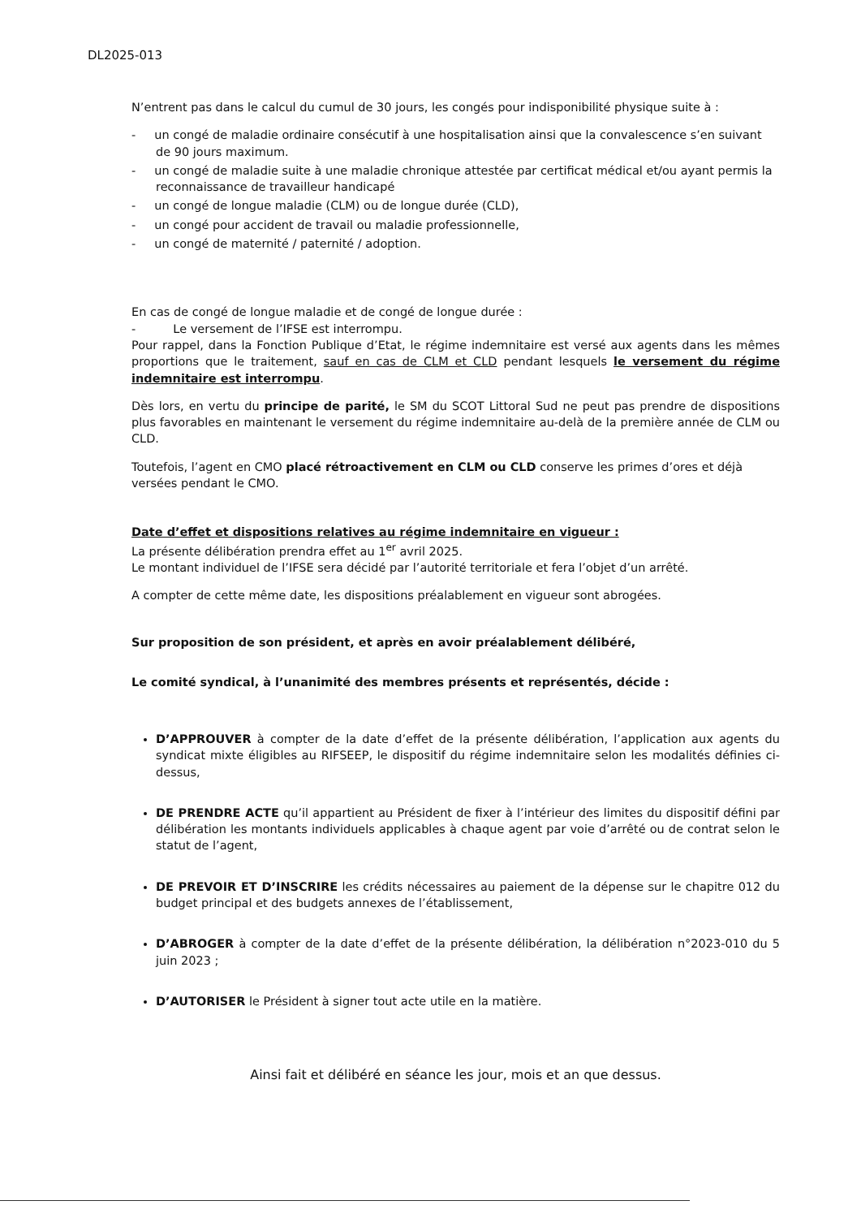DL2025-013
N’entrent pas dans le calcul du cumul de 30 jours, les congés pour indisponibilité physique suite à :
- un congé de maladie ordinaire consécutif à une hospitalisation ainsi que la convalescence s’en suivant de 90 jours maximum.
- un congé de maladie suite à une maladie chronique attestée par certificat médical et/ou ayant permis la reconnaissance de travailleur handicapé
- un congé de longue maladie (CLM) ou de longue durée (CLD),
- un congé pour accident de travail ou maladie professionnelle,
- un congé de maternité / paternité / adoption.
En cas de congé de longue maladie et de congé de longue durée :
- Le versement de l’IFSE est interrompu.
Pour rappel, dans la Fonction Publique d’Etat, le régime indemnitaire est versé aux agents dans les mêmes proportions que le traitement, sauf en cas de CLM et CLD pendant lesquels le versement du régime indemnitaire est interrompu.
Dès lors, en vertu du principe de parité, le SM du SCOT Littoral Sud ne peut pas prendre de dispositions plus favorables en maintenant le versement du régime indemnitaire au-delà de la première année de CLM ou CLD.
Toutefois, l’agent en CMO placé rétroactivement en CLM ou CLD conserve les primes d’ores et déjà versées pendant le CMO.
Date d’effet et dispositions relatives au régime indemnitaire en vigueur :
La présente délibération prendra effet au 1<sup>er</sup> avril 2025.
Le montant individuel de l’IFSE sera décidé par l’autorité territoriale et fera l’objet d’un arrêté.
A compter de cette même date, les dispositions préalablement en vigueur sont abrogées.
Sur proposition de son président, et après en avoir préalablement délibéré,
Le comité syndical, à l’unanimité des membres présents et représentés, décide :
D’APPROUVER à compter de la date d’effet de la présente délibération, l’application aux agents du syndicat mixte éligibles au RIFSEEP, le dispositif du régime indemnitaire selon les modalités définies ci-dessus,
DE PRENDRE ACTE qu’il appartient au Président de fixer à l’intérieur des limites du dispositif défini par délibération les montants individuels applicables à chaque agent par voie d’arrêté ou de contrat selon le statut de l’agent,
DE PREVOIR ET D’INSCRIRE les crédits nécessaires au paiement de la dépense sur le chapitre 012 du budget principal et des budgets annexes de l’établissement,
D’ABROGER à compter de la date d’effet de la présente délibération, la délibération n°2023-010 du 5 juin 2023 ;
D’AUTORISER le Président à signer tout acte utile en la matière.
Ainsi fait et délibéré en séance les jour, mois et an que dessus.